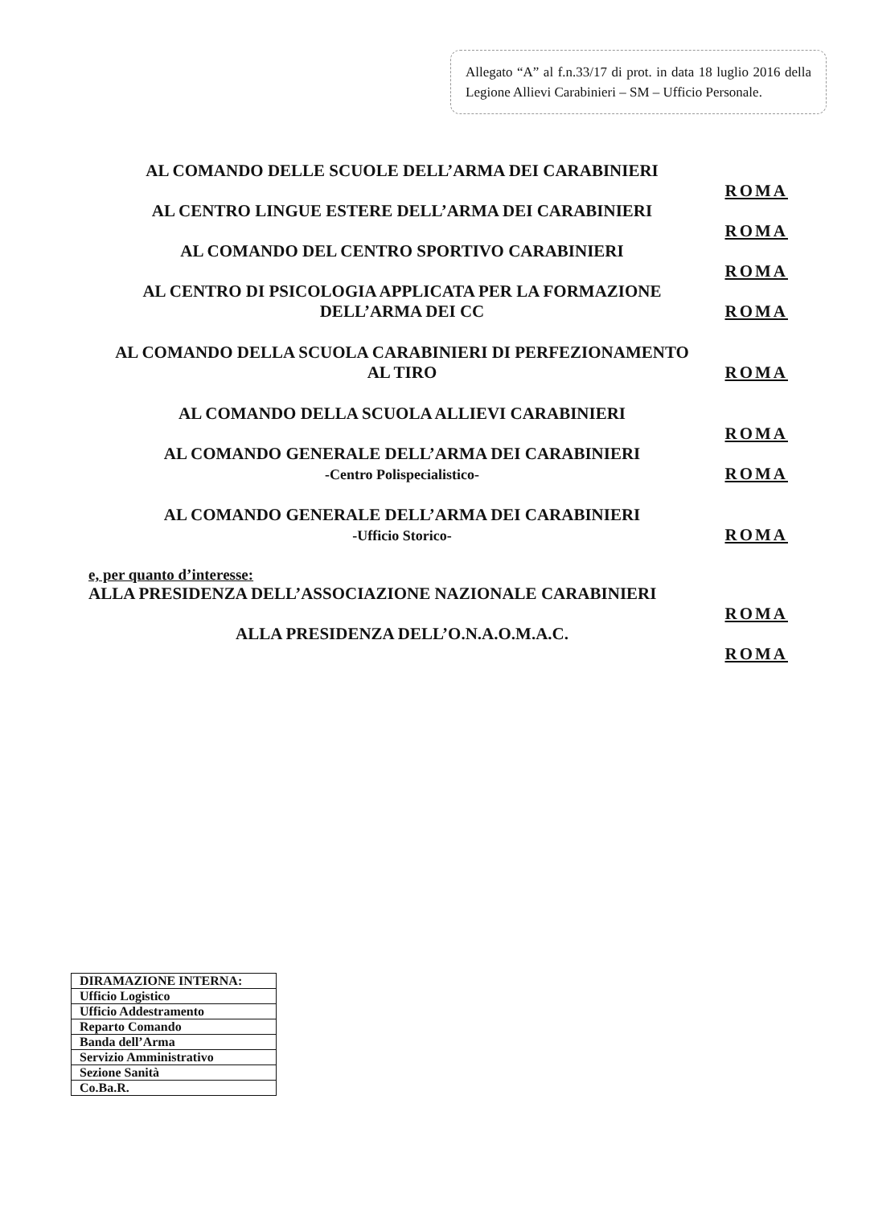Allegato “A” al f.n.33/17 di prot. in data 18 luglio 2016 della Legione Allievi Carabinieri – SM – Ufficio Personale.
AL COMANDO DELLE SCUOLE DELL’ARMA DEI CARABINIERI
ROMA
AL CENTRO LINGUE ESTERE DELL’ARMA DEI CARABINIERI
ROMA
AL COMANDO DEL CENTRO SPORTIVO CARABINIERI
ROMA
AL CENTRO DI PSICOLOGIA APPLICATA PER LA FORMAZIONE
DELL’ARMA DEI CC
ROMA
AL COMANDO DELLA SCUOLA CARABINIERI DI PERFEZIONAMENTO
AL TIRO
ROMA
AL COMANDO DELLA SCUOLA ALLIEVI CARABINIERI
ROMA
AL COMANDO GENERALE DELL’ARMA DEI CARABINIERI
-Centro Polispecialistico-
ROMA
AL COMANDO GENERALE DELL’ARMA DEI CARABINIERI
-Ufficio Storico-
ROMA
e, per quanto d’interesse:
ALLA PRESIDENZA DELL’ASSOCIAZIONE NAZIONALE CARABINIERI
ROMA
ALLA PRESIDENZA DELL’O.N.A.O.M.A.C.
ROMA
| DIRAMAZIONE INTERNA: |
| --- |
| Ufficio Logistico |
| Ufficio Addestramento |
| Reparto Comando |
| Banda dell’Arma |
| Servizio Amministrativo |
| Sezione Sanità |
| Co.Ba.R. |